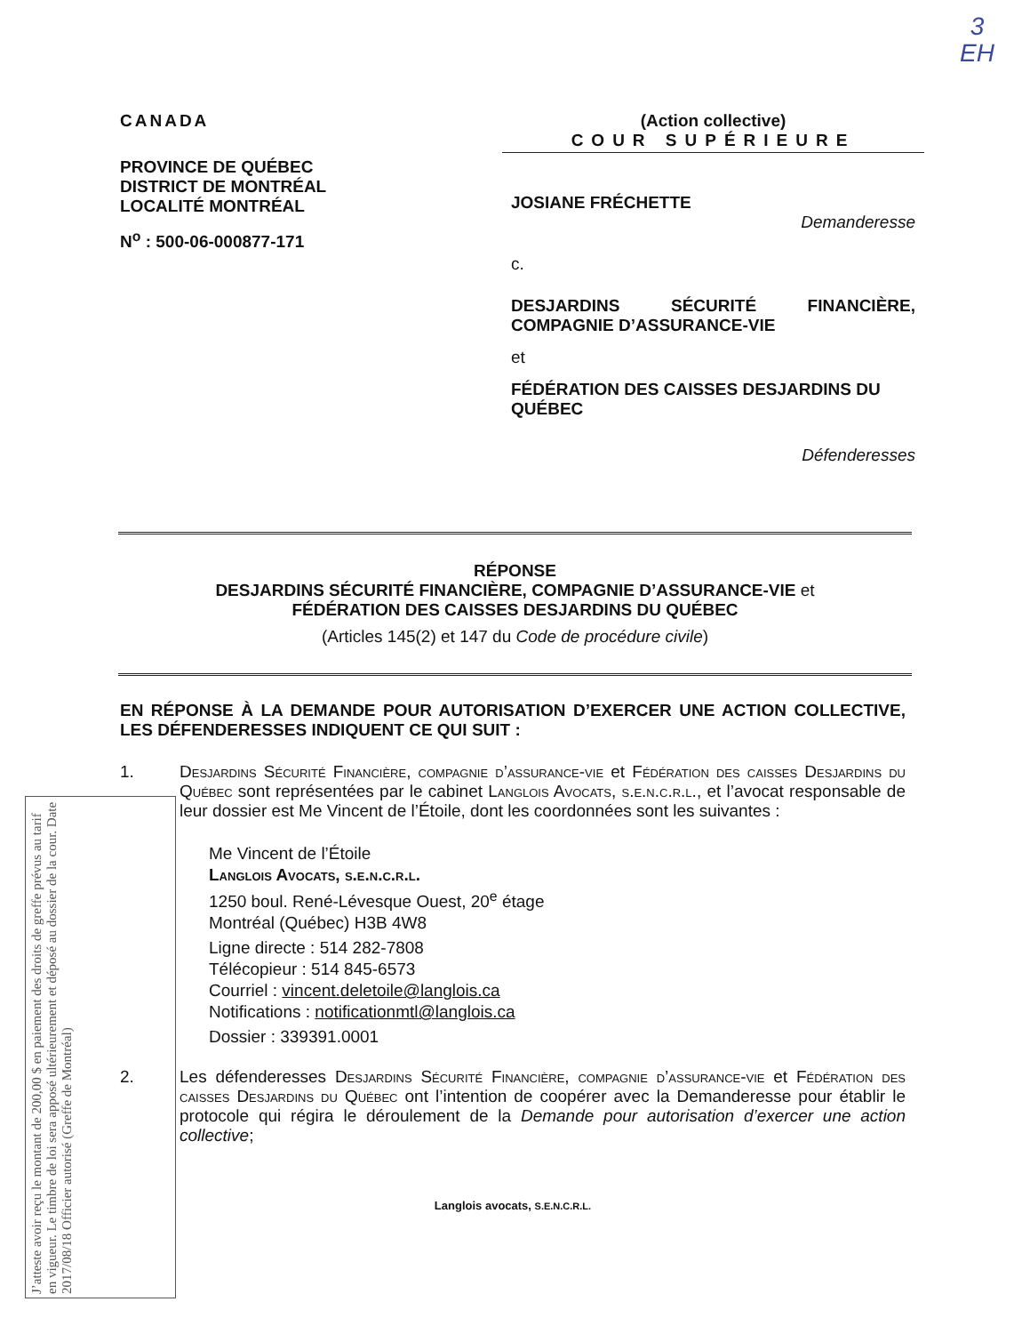3
EH
CANADA
PROVINCE DE QUÉBEC
DISTRICT DE MONTRÉAL
LOCALITÉ MONTRÉAL
N<sup>o</sup> : 500-06-000877-171
(Action collective)
COUR SUPÉRIEURE
JOSIANE FRÉCHETTE
Demanderesse
c.
DESJARDINS SÉCURITÉ FINANCIÈRE, COMPAGNIE D’ASSURANCE-VIE
et
FÉDÉRATION DES CAISSES DESJARDINS DU QUÉBEC
Défenderesses
RÉPONSE
DESJARDINS SÉCURITÉ FINANCIÈRE, COMPAGNIE D’ASSURANCE-VIE et
FÉDÉRATION DES CAISSES DESJARDINS DU QUÉBEC
(Articles 145(2) et 147 du Code de procédure civile)
EN RÉPONSE À LA DEMANDE POUR AUTORISATION D’EXERCER UNE ACTION COLLECTIVE, LES DÉFENDERESSES INDIQUENT CE QUI SUIT :
1. Desjardins Sécurité Financière, compagnie d’assurance-vie et Fédération des caisses Desjardins du Québec sont représentées par le cabinet Langlois Avocats, s.e.n.c.r.l., et l’avocat responsable de leur dossier est Me Vincent de l’Étoile, dont les coordonnées sont les suivantes :
Me Vincent de l’Étoile
Langlois Avocats, s.e.n.c.r.l.
1250 boul. René-Lévesque Ouest, 20<sup>e</sup> étage
Montréal (Québec) H3B 4W8
Ligne directe : 514 282-7808
Télécopieur : 514 845-6573
Courriel : vincent.deletoile@langlois.ca
Notifications : notificationmtl@langlois.ca
Dossier : 339391.0001
2. Les défenderesses Desjardins Sécurité Financière, compagnie d’assurance-vie et Fédération des caisses Desjardins du Québec ont l’intention de coopérer avec la Demanderesse pour établir le protocole qui régira le déroulement de la Demande pour autorisation d’exercer une action collective;
Langlois avocats, S.E.N.C.R.L.
J’atteste avoir reçu le montant de 200,00 $ en paiement des droits de greffe prévus au tarif en vigueur. Le timbre de loi sera apposé ultérieurement et déposé au dossier de la cour. Date 2017/08/18 Officier autorisé (Greffe de Montréal)